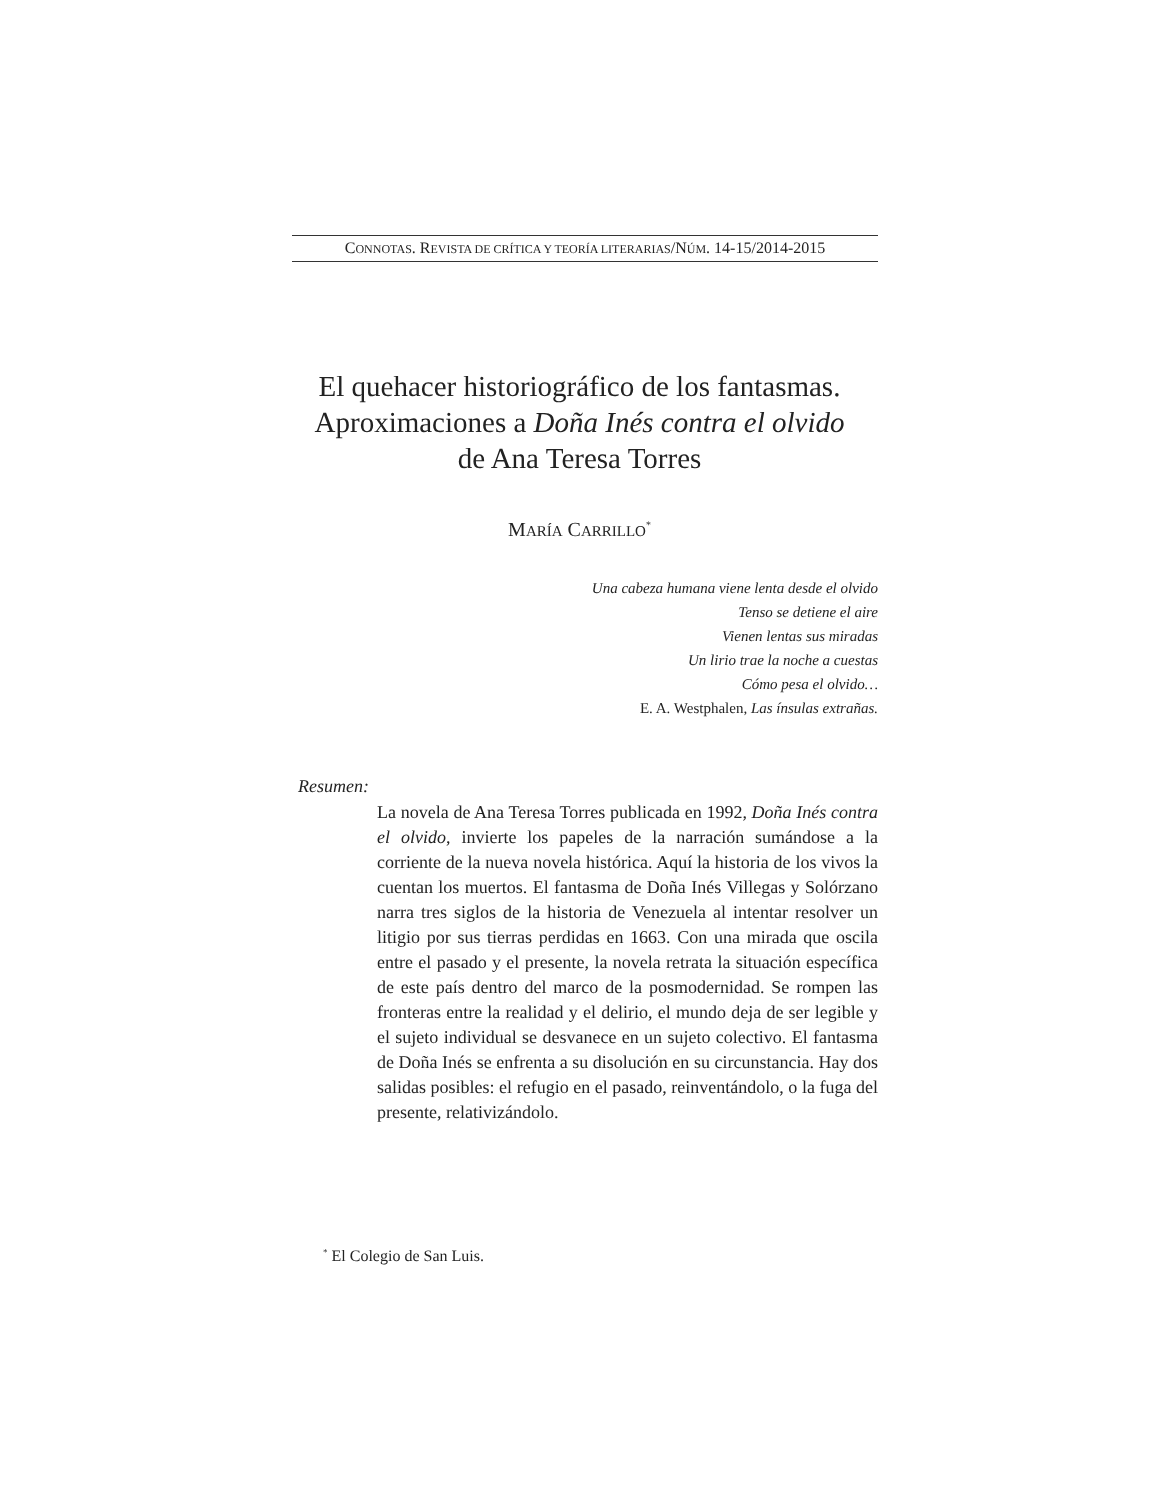CONNOTAS. REVISTA DE CRÍTICA Y TEORÍA LITERARIAS/NÚM. 14-15/2014-2015
El quehacer historiográfico de los fantasmas.
Aproximaciones a Doña Inés contra el olvido
de Ana Teresa Torres
MARÍA CARRILLO<sup>*</sup>
Una cabeza humana viene lenta desde el olvido
Tenso se detiene el aire
Vienen lentas sus miradas
Un lirio trae la noche a cuestas
Cómo pesa el olvido…
E. A. Westphalen, Las ínsulas extrañas.
Resumen:
La novela de Ana Teresa Torres publicada en 1992, Doña Inés contra el olvido, invierte los papeles de la narración sumándose a la corriente de la nueva novela histórica. Aquí la historia de los vivos la cuentan los muertos. El fantasma de Doña Inés Villegas y Solórzano narra tres siglos de la historia de Venezuela al intentar resolver un litigio por sus tierras perdidas en 1663. Con una mirada que oscila entre el pasado y el presente, la novela retrata la situación específica de este país dentro del marco de la posmodernidad. Se rompen las fronteras entre la realidad y el delirio, el mundo deja de ser legible y el sujeto individual se desvanece en un sujeto colectivo. El fantasma de Doña Inés se enfrenta a su disolución en su circunstancia. Hay dos salidas posibles: el refugio en el pasado, reinventándolo, o la fuga del presente, relativizándolo.
<sup>*</sup> El Colegio de San Luis.